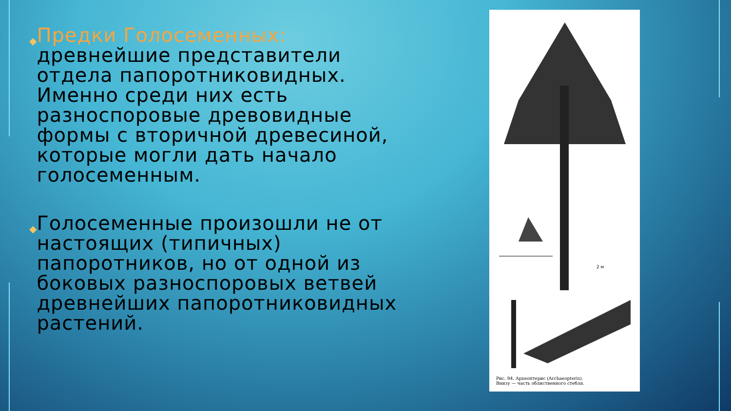◆
Предки Голосеменных: древнейшие представители отдела папоротниковидных. Именно среди них есть разноспоровые древовидные формы с вторичной древесиной, которые могли дать начало голосеменным.
◆
Голосеменные произошли не от настоящих (типичных) папоротников, но от одной из боковых разноспоровых ветвей древнейших папоротниковидных растений.
2 м
Рис. 94. Археоптерис (Archaeopteris).
Внизу — часть облиственного стебля.